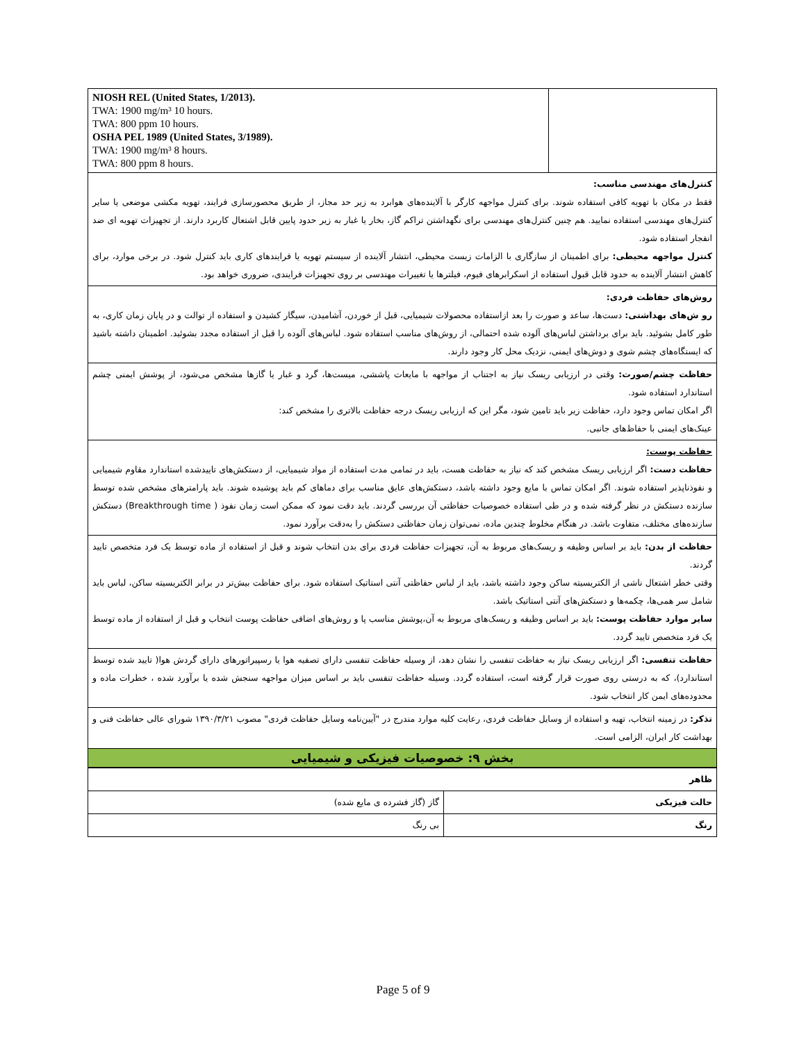| NIOSH REL (United States, 1/2013). TWA: 1900 mg/m³ 10 hours. TWA: 800 ppm 10 hours. OSHA PEL 1989 (United States, 3/1989). TWA: 1900 mg/m³ 8 hours. TWA: 800 ppm 8 hours. | |
| کنترل‌های مهندسی مناسب: فقط در مکان با تهویه کافی استفاده شوند. برای کنترل مواجهه کارگر با آلاینده‌های هوابرد به زیر حد مجاز، از طریق محصورسازی فرایند، تهویه مکشی موضعی یا سایر کنترل‌های مهندسی استفاده نمایید. هم چنین کنترل‌های مهندسی برای نگهداشتن تراکم گاز، بخار یا غبار به زیر حدود پایین قابل اشتعال کاربرد دارند. از تجهیزات تهویه ای ضد انفجار استفاده شود. کنترل مواجهه محیطی: برای اطمینان از سازگاری با الزامات زیست محیطی، انتشار آلاینده از سیستم تهویه یا فرایندهای کاری باید کنترل شود. در برخی موارد، برای کاهش انتشار آلاینده به حدود قابل قبول استفاده از اسکرابرهای فیوم، فیلترها یا تغییرات مهندسی بر روی تجهیزات فرایندی، ضروری خواهد بود. | |
| روش‌های حفاظت فردی: رو ش‌های بهداشتی: دست‌ها، ساعد و صورت را بعد ازاستفاده محصولات شیمیایی، قبل از خوردن، آشامیدن، سیگار کشیدن و استفاده از توالت و در پایان زمان کاری، به طور کامل بشوئید. باید برای برداشتن لباس‌های آلوده شده احتمالی، از روش‌های مناسب استفاده شود. لباس‌های آلوده را قبل از استفاده مجدد بشوئید. اطمینان داشته باشید که ایستگاه‌های چشم شوی و دوش‌های ایمنی، نزدیک محل کار وجود دارند. | |
| حفاظت چشم/صورت: وقتی در ارزیابی ریسک نیاز به اجتناب از مواجهه با مایعات پاششی، میست‌ها، گرد و غبار یا گازها مشخص می‌شود، از پوشش ایمنی چشم استاندارد استفاده شود. اگر امکان تماس وجود دارد، حفاظت زیر باید تامین شود، مگر این که ارزیابی ریسک درجه حفاظت بالاتری را مشخص کند: عینک‌های ایمنی با حفاظ‌های جانبی. | |
| حفاظت پوست: حفاظت دست: اگر ارزیابی ریسک مشخص کند که نیاز به حفاظت هست، باید در تمامی مدت استفاده از مواد شیمیایی، از دستکش‌های تاییدشده استاندارد مقاوم شیمیایی و نفوذناپذیر استفاده شوند. اگر امکان تماس با مایع وجود داشته باشد، دستکش‌های عایق مناسب برای دماهای کم باید پوشیده شوند. باید پارامترهای مشخص شده توسط سازنده دستکش در نظر گرفته شده و در طی استفاده خصوصیات حفاظتی آن بررسی گردند. باید دقت نمود که ممکن است زمان نفوذ ( Breakthrough time) دستکش سازنده‌های مختلف، متفاوت باشد. در هنگام مخلوط چندین ماده، نمی‌توان زمان حفاظتی دستکش را به‌دقت برآورد نمود. | |
| حفاظت از بدن: باید بر اساس وظیفه و ریسک‌های مربوط به آن، تجهیزات حفاظت فردی برای بدن انتخاب شوند و قبل از استفاده از ماده توسط یک فرد متخصص تایید گردند. وقتی خطر اشتعال ناشی از الکتریسیته ساکن وجود داشته باشد، باید از لباس حفاظتی آنتی استاتیک استفاده شود. برای حفاظت بیش‌تر در برابر الکتریسیته ساکن، لباس باید شامل سر همی‌ها، چکمه‌ها و دستکش‌های آنتی استاتیک باشد. سایر موارد حفاظت پوست: باید بر اساس وظیفه و ریسک‌های مربوط به آن،پوشش مناسب پا و روش‌های اضافی حفاظت پوست انتخاب و قبل از استفاده از ماده توسط یک فرد متخصص تایید گردد. | |
| حفاظت تنفسی: اگر ارزیابی ریسک نیاز به حفاظت تنفسی را نشان دهد، از وسیله حفاظت تنفسی دارای تصفیه هوا یا رسپیراتورهای دارای گردش هوا( تایید شده توسط استاندارد)، که به درستی روی صورت قرار گرفته است، استفاده گردد. وسیله حفاظت تنفسی باید بر اساس میزان مواجهه سنجش شده یا برآورد شده ، خطرات ماده و محدوده‌های ایمن کار انتخاب شود. | |
| تذکر: در زمینه انتخاب، تهیه و استفاده از وسایل حفاظت فردی، رعایت کلیه موارد مندرج در "آیین‌نامه وسایل حفاظت فردی" مصوب ۱۳۹۰/۳/۲۱ شورای عالی حفاظت فنی و بهداشت کار ایران، الزامی است. | |
| بخش ۹: خصوصیات فیزیکی و شیمیایی | |
| ظاهر | |
| حالت فیزیکی | گاز (گاز فشرده ی مایع شده) |
| رنگ | بی رنگ |
Page 5 of 9